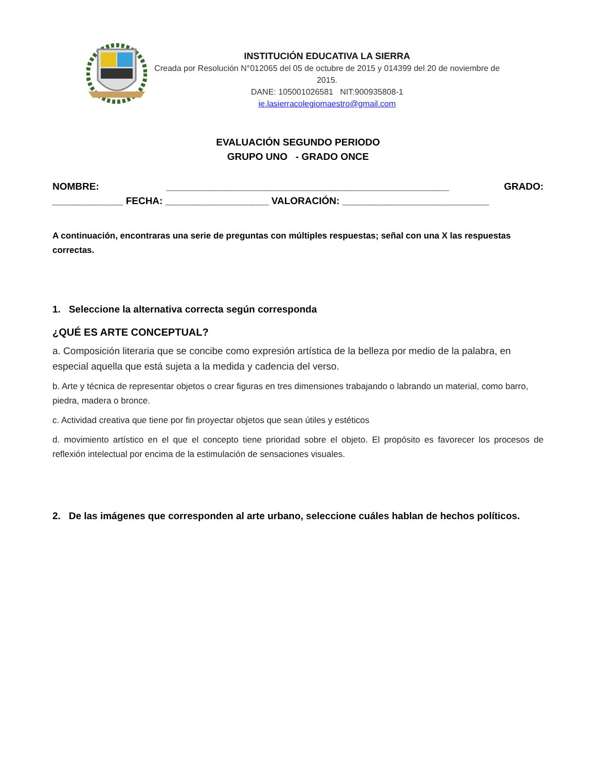INSTITUCIÓN EDUCATIVA LA SIERRA
Creada por Resolución N°012065 del 05 de octubre de 2015 y 014399 del 20 de noviembre de 2015.
DANE: 105001026581 NIT:900935808-1
ie.lasierracolegiomaestro@gmail.com
EVALUACIÓN SEGUNDO PERIODO
GRUPO UNO - GRADO ONCE
NOMBRE: ____________________________________________________ GRADO: _____________ FECHA: ___________________ VALORACIÓN: ___________________________
A continuación, encontraras una serie de preguntas con múltiples respuestas; señal con una X las respuestas correctas.
1. Seleccione la alternativa correcta según corresponda
¿QUÉ ES ARTE CONCEPTUAL?
a. Composición literaria que se concibe como expresión artística de la belleza por medio de la palabra, en especial aquella que está sujeta a la medida y cadencia del verso.
b. Arte y técnica de representar objetos o crear figuras en tres dimensiones trabajando o labrando un material, como barro, piedra, madera o bronce.
c. Actividad creativa que tiene por fin proyectar objetos que sean útiles y estéticos
d. movimiento artístico en el que el concepto tiene prioridad sobre el objeto. El propósito es favorecer los procesos de reflexión intelectual por encima de la estimulación de sensaciones visuales.
2. De las imágenes que corresponden al arte urbano, seleccione cuáles hablan de hechos políticos.